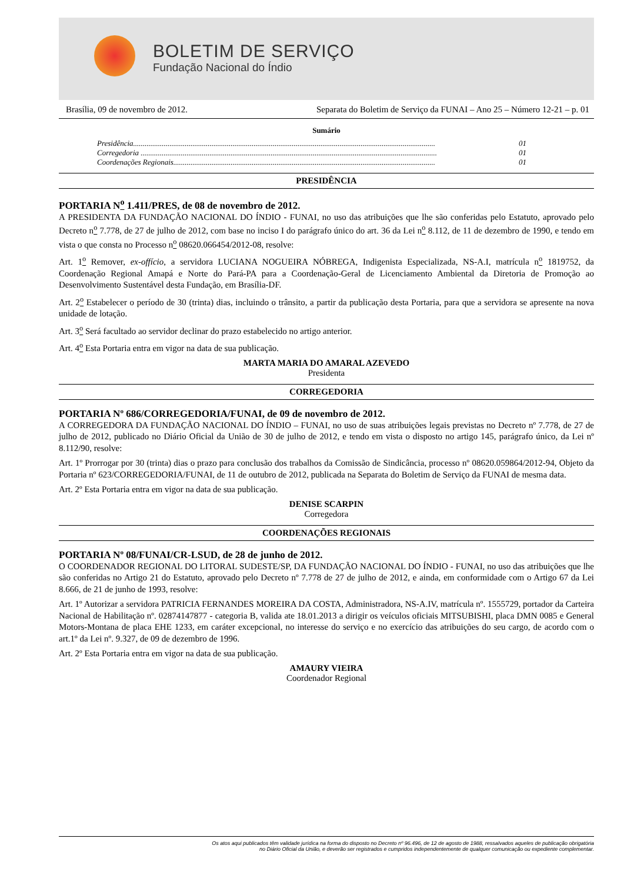BOLETIM DE SERVIÇO
Fundação Nacional do Índio
Brasília, 09 de novembro de 2012. Separata do Boletim de Serviço da FUNAI – Ano 25 – Número 12-21 – p. 01
Sumário
Presidência.............................................................................................................................................................. 01
Corregedoria ........................................................................................................................................................... 01
Coordenações Regionais......................................................................................................................................... 01
PRESIDÊNCIA
PORTARIA N<sup>o</sup> 1.411/PRES, de 08 de novembro de 2012.
A PRESIDENTA DA FUNDAÇÃO NACIONAL DO ÍNDIO - FUNAI, no uso das atribuições que lhe são conferidas pelo Estatuto, aprovado pelo Decreto n<sup>o</sup> 7.778, de 27 de julho de 2012, com base no inciso I do parágrafo único do art. 36 da Lei n<sup>o</sup> 8.112, de 11 de dezembro de 1990, e tendo em vista o que consta no Processo n<sup>o</sup> 08620.066454/2012-08, resolve:
Art. 1<sup>o</sup> Remover, ex-offício, a servidora LUCIANA NOGUEIRA NÓBREGA, Indigenista Especializada, NS-A.I, matrícula n<sup>o</sup> 1819752, da Coordenação Regional Amapá e Norte do Pará-PA para a Coordenação-Geral de Licenciamento Ambiental da Diretoria de Promoção ao Desenvolvimento Sustentável desta Fundação, em Brasília-DF.
Art. 2<sup>o</sup> Estabelecer o período de 30 (trinta) dias, incluindo o trânsito, a partir da publicação desta Portaria, para que a servidora se apresente na nova unidade de lotação.
Art. 3<sup>o</sup> Será facultado ao servidor declinar do prazo estabelecido no artigo anterior.
Art. 4<sup>o</sup> Esta Portaria entra em vigor na data de sua publicação.
MARTA MARIA DO AMARAL AZEVEDO
Presidenta
CORREGEDORIA
PORTARIA Nº 686/CORREGEDORIA/FUNAI, de 09 de novembro de 2012.
A CORREGEDORA DA FUNDAÇÃO NACIONAL DO ÍNDIO – FUNAI, no uso de suas atribuições legais previstas no Decreto nº 7.778, de 27 de julho de 2012, publicado no Diário Oficial da União de 30 de julho de 2012, e tendo em vista o disposto no artigo 145, parágrafo único, da Lei nº 8.112/90, resolve:
Art. 1º Prorrogar por 30 (trinta) dias o prazo para conclusão dos trabalhos da Comissão de Sindicância, processo nº 08620.059864/2012-94, Objeto da Portaria nº 623/CORREGEDORIA/FUNAI, de 11 de outubro de 2012, publicada na Separata do Boletim de Serviço da FUNAI de mesma data.
Art. 2º Esta Portaria entra em vigor na data de sua publicação.
DENISE SCARPIN
Corregedora
COORDENAÇÕES REGIONAIS
PORTARIA Nº 08/FUNAI/CR-LSUD, de 28 de junho de 2012.
O COORDENADOR REGIONAL DO LITORAL SUDESTE/SP, DA FUNDAÇÃO NACIONAL DO ÍNDIO - FUNAI, no uso das atribuições que lhe são conferidas no Artigo 21 do Estatuto, aprovado pelo Decreto nº 7.778 de 27 de julho de 2012, e ainda, em conformidade com o Artigo 67 da Lei 8.666, de 21 de junho de 1993, resolve:
Art. 1º Autorizar a servidora PATRICIA FERNANDES MOREIRA DA COSTA, Administradora, NS-A.IV, matrícula nº. 1555729, portador da Carteira Nacional de Habilitação nº. 02874147877 - categoria B, valida ate 18.01.2013 a dirigir os veículos oficiais MITSUBISHI, placa DMN 0085 e General Motors-Montana de placa EHE 1233, em caráter excepcional, no interesse do serviço e no exercício das atribuições do seu cargo, de acordo com o art.1º da Lei nº. 9.327, de 09 de dezembro de 1996.
Art. 2º Esta Portaria entra em vigor na data de sua publicação.
AMAURY VIEIRA
Coordenador Regional
Os atos aqui publicados têm validade jurídica na forma do disposto no Decreto nº 96.496, de 12 de agosto de 1988, ressalvados aqueles de publicação obrigatória
no Diário Oficial da União, e deverão ser registrados e cumpridos independentemente de qualquer comunicação ou expediente complementar.